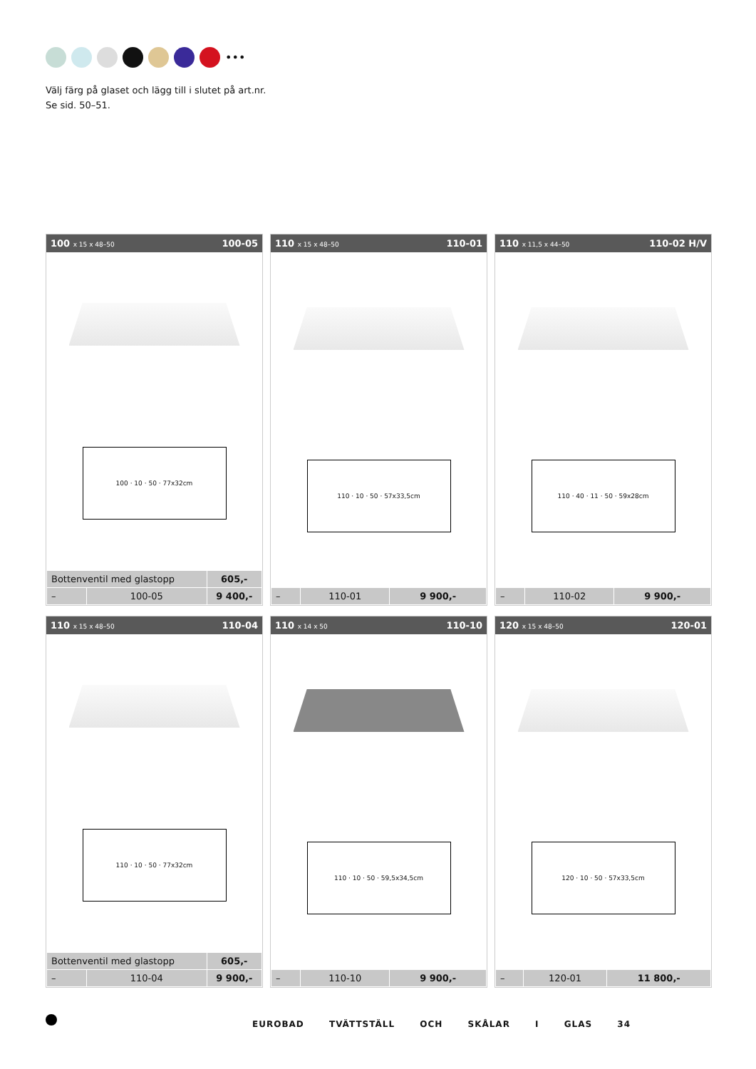•••
Välj färg på glaset och lägg till i slutet på art.nr.
Se sid. 50–51.
100 x 15 x 48–50 100-05
100 · 10 · 50 · 77x32cm
| Bottenventil med glastopp | | 605,- |
| – | 100-05 | 9 400,- |
110 x 15 x 48–50 110-01
110 · 10 · 50 · 57x33,5cm
| – | 110-01 | 9 900,- |
110 x 11,5 x 44–50 110-02 H/V
110 · 40 · 11 · 50 · 59x28cm
| – | 110-02 | 9 900,- |
110 x 15 x 48–50 110-04
110 · 10 · 50 · 77x32cm
| Bottenventil med glastopp | | 605,- |
| – | 110-04 | 9 900,- |
110 x 14 x 50 110-10
110 · 10 · 50 · 59,5x34,5cm
| – | 110-10 | 9 900,- |
120 x 15 x 48–50 120-01
120 · 10 · 50 · 57x33,5cm
| – | 120-01 | 11 800,- |
EUROBAD TVÄTTSTÄLL OCH SKÅLAR I GLAS 34